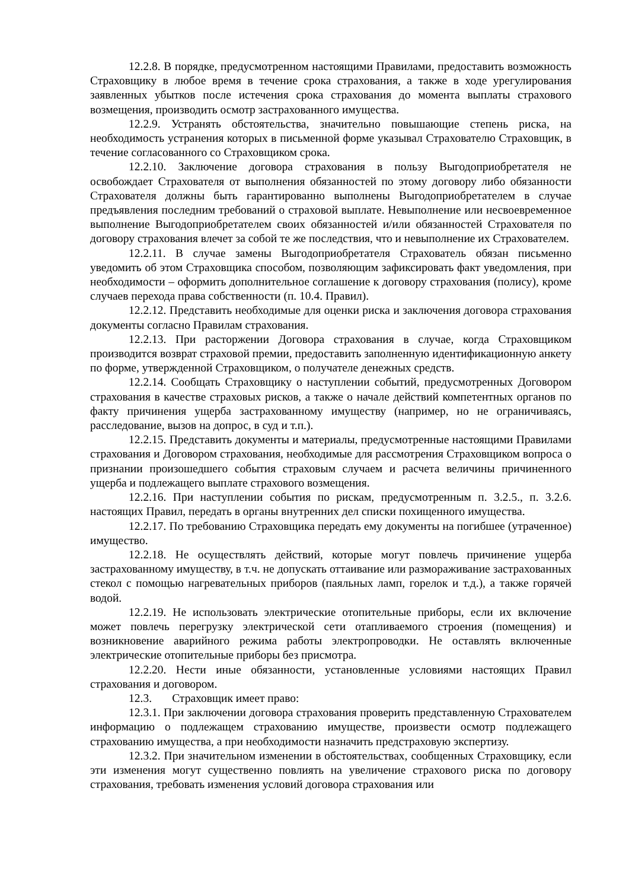12.2.8. В порядке, предусмотренном настоящими Правилами, предоставить возможность Страховщику в любое время в течение срока страхования, а также в ходе урегулирования заявленных убытков после истечения срока страхования до момента выплаты страхового возмещения, производить осмотр застрахованного имущества.
12.2.9. Устранять обстоятельства, значительно повышающие степень риска, на необходимость устранения которых в письменной форме указывал Страхователю Страховщик, в течение согласованного со Страховщиком срока.
12.2.10. Заключение договора страхования в пользу Выгодоприобретателя не освобождает Страхователя от выполнения обязанностей по этому договору либо обязанности Страхователя должны быть гарантированно выполнены Выгодоприобретателем в случае предъявления последним требований о страховой выплате. Невыполнение или несвоевременное выполнение Выгодоприобретателем своих обязанностей и/или обязанностей Страхователя по договору страхования влечет за собой те же последствия, что и невыполнение их Страхователем.
12.2.11. В случае замены Выгодоприобретателя Страхователь обязан письменно уведомить об этом Страховщика способом, позволяющим зафиксировать факт уведомления, при необходимости – оформить дополнительное соглашение к договору страхования (полису), кроме случаев перехода права собственности (п. 10.4. Правил).
12.2.12. Представить необходимые для оценки риска и заключения договора страхования документы согласно Правилам страхования.
12.2.13. При расторжении Договора страхования в случае, когда Страховщиком производится возврат страховой премии, предоставить заполненную идентификационную анкету по форме, утвержденной Страховщиком, о получателе денежных средств.
12.2.14. Сообщать Страховщику о наступлении событий, предусмотренных Договором страхования в качестве страховых рисков, а также о начале действий компетентных органов по факту причинения ущерба застрахованному имуществу (например, но не ограничиваясь, расследование, вызов на допрос, в суд и т.п.).
12.2.15. Представить документы и материалы, предусмотренные настоящими Правилами страхования и Договором страхования, необходимые для рассмотрения Страховщиком вопроса о признании произошедшего события страховым случаем и расчета величины причиненного ущерба и подлежащего выплате страхового возмещения.
12.2.16. При наступлении события по рискам, предусмотренным п. 3.2.5., п. 3.2.6. настоящих Правил, передать в органы внутренних дел списки похищенного имущества.
12.2.17. По требованию Страховщика передать ему документы на погибшее (утраченное) имущество.
12.2.18. Не осуществлять действий, которые могут повлечь причинение ущерба застрахованному имуществу, в т.ч. не допускать оттаивание или размораживание застрахованных стекол с помощью нагревательных приборов (паяльных ламп, горелок и т.д.), а также горячей водой.
12.2.19. Не использовать электрические отопительные приборы, если их включение может повлечь перегрузку электрической сети отапливаемого строения (помещения) и возникновение аварийного режима работы электропроводки. Не оставлять включенные электрические отопительные приборы без присмотра.
12.2.20. Нести иные обязанности, установленные условиями настоящих Правил страхования и договором.
12.3. Страховщик имеет право:
12.3.1. При заключении договора страхования проверить представленную Страхователем информацию о подлежащем страхованию имуществе, произвести осмотр подлежащего страхованию имущества, а при необходимости назначить предстраховую экспертизу.
12.3.2. При значительном изменении в обстоятельствах, сообщенных Страховщику, если эти изменения могут существенно повлиять на увеличение страхового риска по договору страхования, требовать изменения условий договора страхования или